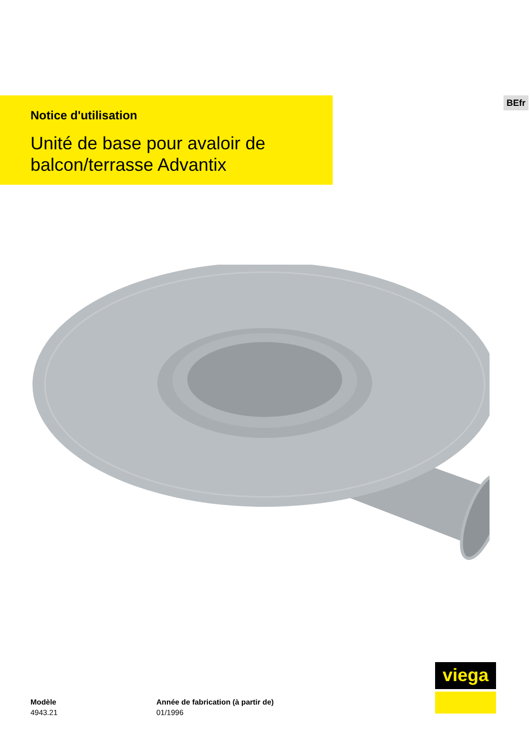BEfr
Notice d'utilisation
Unité de base pour avaloir de
balcon/terrasse Advantix
Modèle
4943.21
Année de fabrication (à partir de)
01/1996
viega